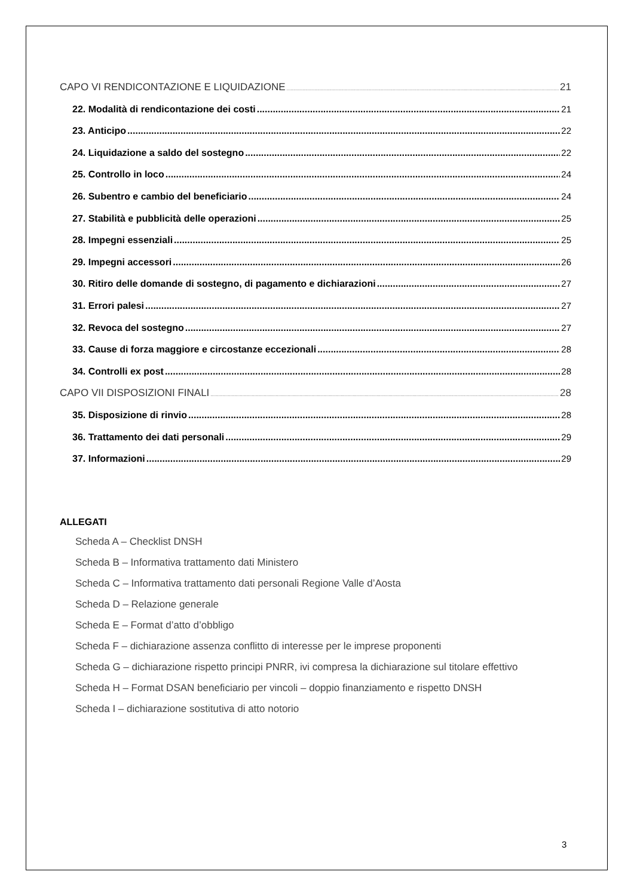CAPO VI RENDICONTAZIONE E LIQUIDAZIONE 21
22. Modalità di rendicontazione dei costi 21
23. Anticipo 22
24. Liquidazione a saldo del sostegno 22
25. Controllo in loco 24
26. Subentro e cambio del beneficiario 24
27. Stabilità e pubblicità delle operazioni 25
28. Impegni essenziali 25
29. Impegni accessori 26
30. Ritiro delle domande di sostegno, di pagamento e dichiarazioni 27
31. Errori palesi 27
32. Revoca del sostegno 27
33. Cause di forza maggiore e circostanze eccezionali 28
34. Controlli ex post 28
CAPO VII DISPOSIZIONI FINALI 28
35. Disposizione di rinvio 28
36. Trattamento dei dati personali 29
37. Informazioni 29
ALLEGATI
Scheda A – Checklist DNSH
Scheda B – Informativa trattamento dati Ministero
Scheda C – Informativa trattamento dati personali Regione Valle d’Aosta
Scheda D – Relazione generale
Scheda E – Format d’atto d’obbligo
Scheda F – dichiarazione assenza conflitto di interesse per le imprese proponenti
Scheda G – dichiarazione rispetto principi PNRR, ivi compresa la dichiarazione sul titolare effettivo
Scheda H – Format DSAN beneficiario per vincoli – doppio finanziamento e rispetto DNSH
Scheda I – dichiarazione sostitutiva di atto notorio
3